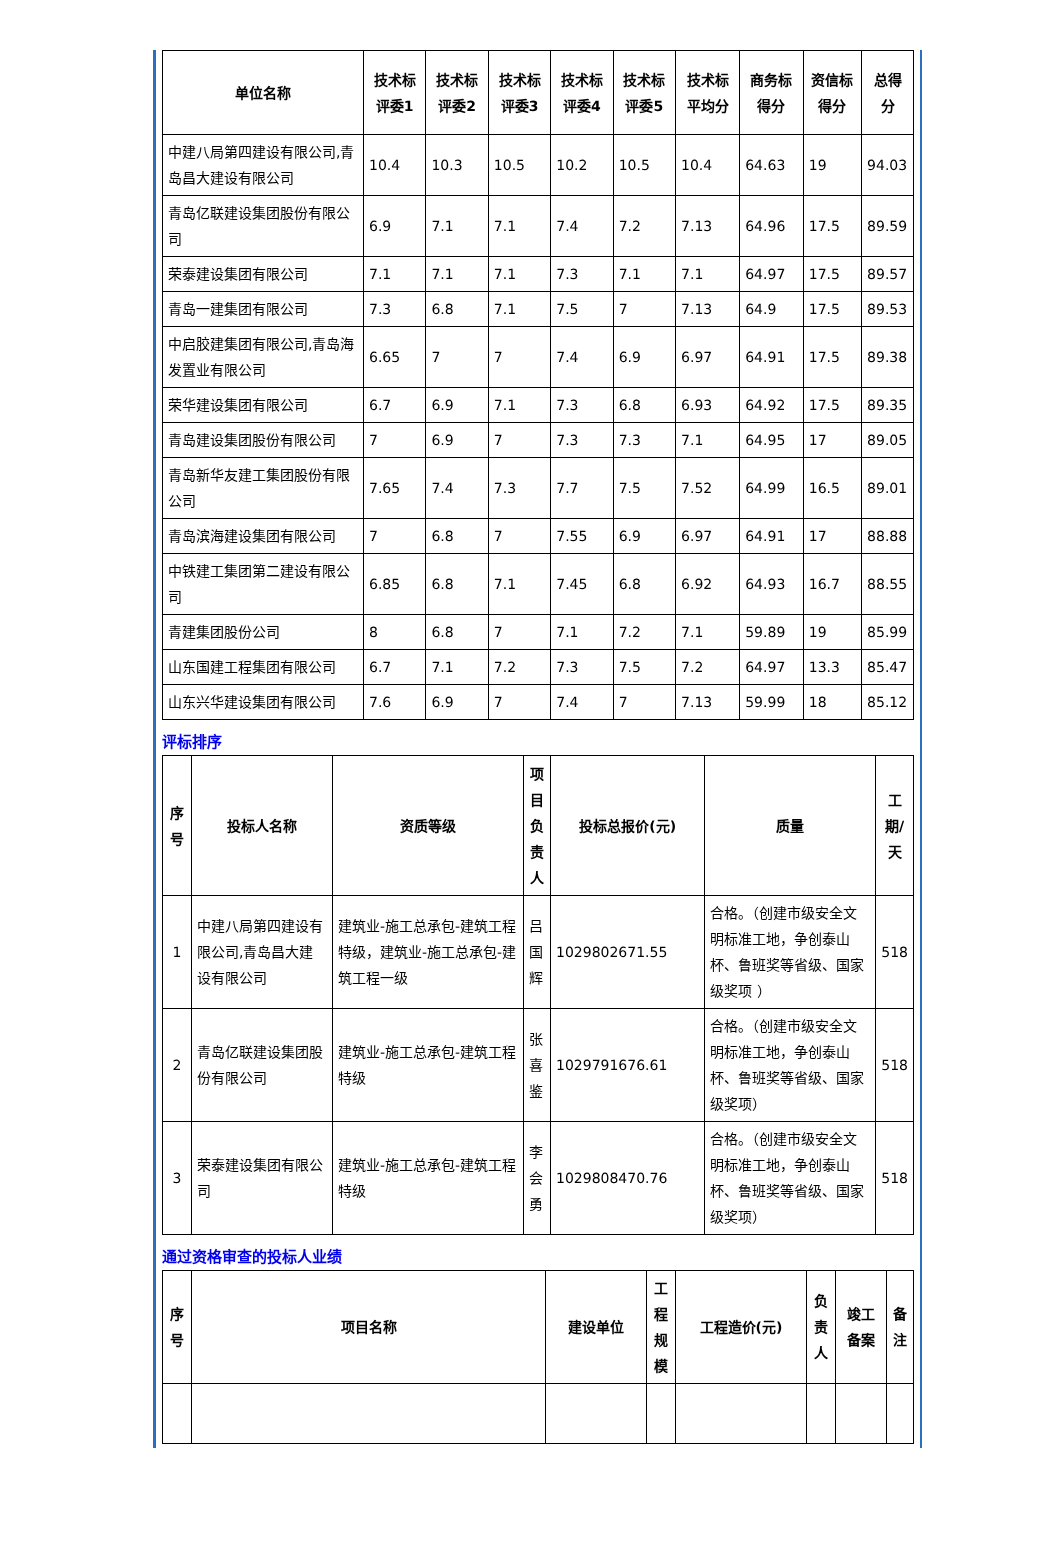| 单位名称 | 技术标评委1 | 技术标评委2 | 技术标评委3 | 技术标评委4 | 技术标评委5 | 技术标平均分 | 商务标得分 | 资信标得分 | 总得分 |
| --- | --- | --- | --- | --- | --- | --- | --- | --- | --- |
| 中建八局第四建设有限公司,青岛昌大建设有限公司 | 10.4 | 10.3 | 10.5 | 10.2 | 10.5 | 10.4 | 64.63 | 19 | 94.03 |
| 青岛亿联建设集团股份有限公司 | 6.9 | 7.1 | 7.1 | 7.4 | 7.2 | 7.13 | 64.96 | 17.5 | 89.59 |
| 荣泰建设集团有限公司 | 7.1 | 7.1 | 7.1 | 7.3 | 7.1 | 7.1 | 64.97 | 17.5 | 89.57 |
| 青岛一建集团有限公司 | 7.3 | 6.8 | 7.1 | 7.5 | 7 | 7.13 | 64.9 | 17.5 | 89.53 |
| 中启胶建集团有限公司,青岛海发置业有限公司 | 6.65 | 7 | 7 | 7.4 | 6.9 | 6.97 | 64.91 | 17.5 | 89.38 |
| 荣华建设集团有限公司 | 6.7 | 6.9 | 7.1 | 7.3 | 6.8 | 6.93 | 64.92 | 17.5 | 89.35 |
| 青岛建设集团股份有限公司 | 7 | 6.9 | 7 | 7.3 | 7.3 | 7.1 | 64.95 | 17 | 89.05 |
| 青岛新华友建工集团股份有限公司 | 7.65 | 7.4 | 7.3 | 7.7 | 7.5 | 7.52 | 64.99 | 16.5 | 89.01 |
| 青岛滨海建设集团有限公司 | 7 | 6.8 | 7 | 7.55 | 6.9 | 6.97 | 64.91 | 17 | 88.88 |
| 中铁建工集团第二建设有限公司 | 6.85 | 6.8 | 7.1 | 7.45 | 6.8 | 6.92 | 64.93 | 16.7 | 88.55 |
| 青建集团股份公司 | 8 | 6.8 | 7 | 7.1 | 7.2 | 7.1 | 59.89 | 19 | 85.99 |
| 山东国建工程集团有限公司 | 6.7 | 7.1 | 7.2 | 7.3 | 7.5 | 7.2 | 64.97 | 13.3 | 85.47 |
| 山东兴华建设集团有限公司 | 7.6 | 6.9 | 7 | 7.4 | 7 | 7.13 | 59.99 | 18 | 85.12 |
评标排序
| 序号 | 投标人名称 | 资质等级 | 项目负责人 | 投标总报价(元) | 质量 | 工期/天 |
| --- | --- | --- | --- | --- | --- | --- |
| 1 | 中建八局第四建设有限公司,青岛昌大建设有限公司 | 建筑业-施工总承包-建筑工程特级，建筑业-施工总承包-建筑工程一级 | 吕国辉 | 1029802671.55 | 合格。（创建市级安全文明标准工地，争创泰山杯、鲁班奖等省级、国家级奖项 ） | 518 |
| 2 | 青岛亿联建设集团股份有限公司 | 建筑业-施工总承包-建筑工程特级 | 张喜鉴 | 1029791676.61 | 合格。（创建市级安全文明标准工地，争创泰山杯、鲁班奖等省级、国家级奖项） | 518 |
| 3 | 荣泰建设集团有限公司 | 建筑业-施工总承包-建筑工程特级 | 李会勇 | 1029808470.76 | 合格。（创建市级安全文明标准工地，争创泰山杯、鲁班奖等省级、国家级奖项） | 518 |
通过资格审查的投标人业绩
| 序号 | 项目名称 | 建设单位 | 工程规模 | 工程造价(元) | 负责人 | 竣工备案 | 备注 |
| --- | --- | --- | --- | --- | --- | --- | --- |